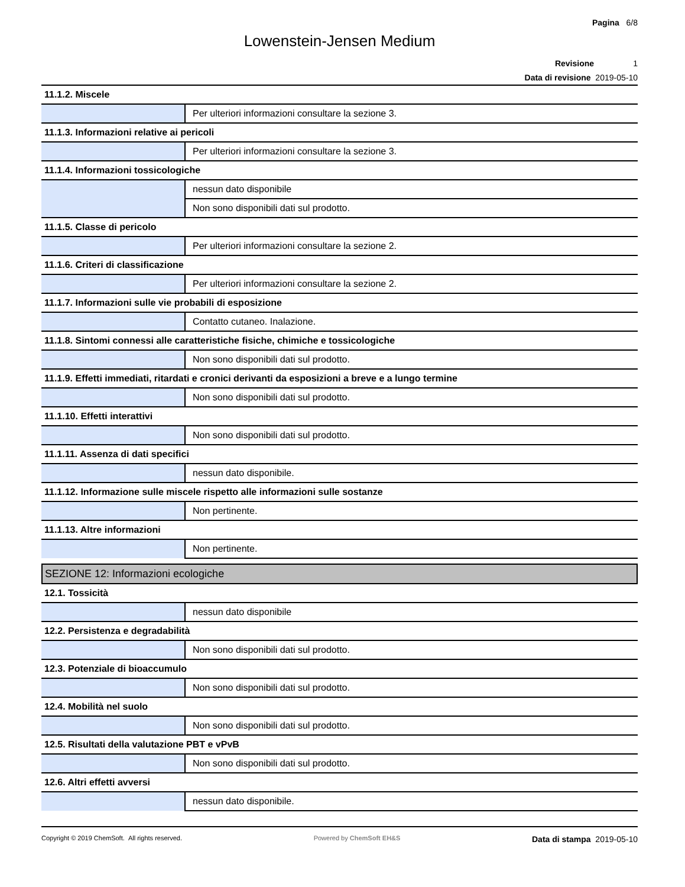Pagina 6/8
Lowenstein-Jensen Medium
Revisione 1
Data di revisione 2019-05-10
| 11.1.2. Miscele | |
| | Per ulteriori informazioni consultare la sezione 3. |
| 11.1.3. Informazioni relative ai pericoli | |
| | Per ulteriori informazioni consultare la sezione 3. |
| 11.1.4. Informazioni tossicologiche | |
| | nessun dato disponibile |
| | Non sono disponibili dati sul prodotto. |
| 11.1.5. Classe di pericolo | |
| | Per ulteriori informazioni consultare la sezione 2. |
| 11.1.6. Criteri di classificazione | |
| | Per ulteriori informazioni consultare la sezione 2. |
| 11.1.7. Informazioni sulle vie probabili di esposizione | |
| | Contatto cutaneo. Inalazione. |
| 11.1.8. Sintomi connessi alle caratteristiche fisiche, chimiche e tossicologiche | |
| | Non sono disponibili dati sul prodotto. |
| 11.1.9. Effetti immediati, ritardati e cronici derivanti da esposizioni a breve e a lungo termine | |
| | Non sono disponibili dati sul prodotto. |
| 11.1.10. Effetti interattivi | |
| | Non sono disponibili dati sul prodotto. |
| 11.1.11. Assenza di dati specifici | |
| | nessun dato disponibile. |
| 11.1.12. Informazione sulle miscele rispetto alle informazioni sulle sostanze | |
| | Non pertinente. |
| 11.1.13. Altre informazioni | |
| | Non pertinente. |
| SEZIONE 12: Informazioni ecologiche | |
| 12.1. Tossicità | |
| | nessun dato disponibile |
| 12.2. Persistenza e degradabilità | |
| | Non sono disponibili dati sul prodotto. |
| 12.3. Potenziale di bioaccumulo | |
| | Non sono disponibili dati sul prodotto. |
| 12.4. Mobilità nel suolo | |
| | Non sono disponibili dati sul prodotto. |
| 12.5. Risultati della valutazione PBT e vPvB | |
| | Non sono disponibili dati sul prodotto. |
| 12.6. Altri effetti avversi | |
| | nessun dato disponibile. |
Copyright © 2019 ChemSoft. All rights reserved. Powered by ChemSoft EH&S Data di stampa 2019-05-10